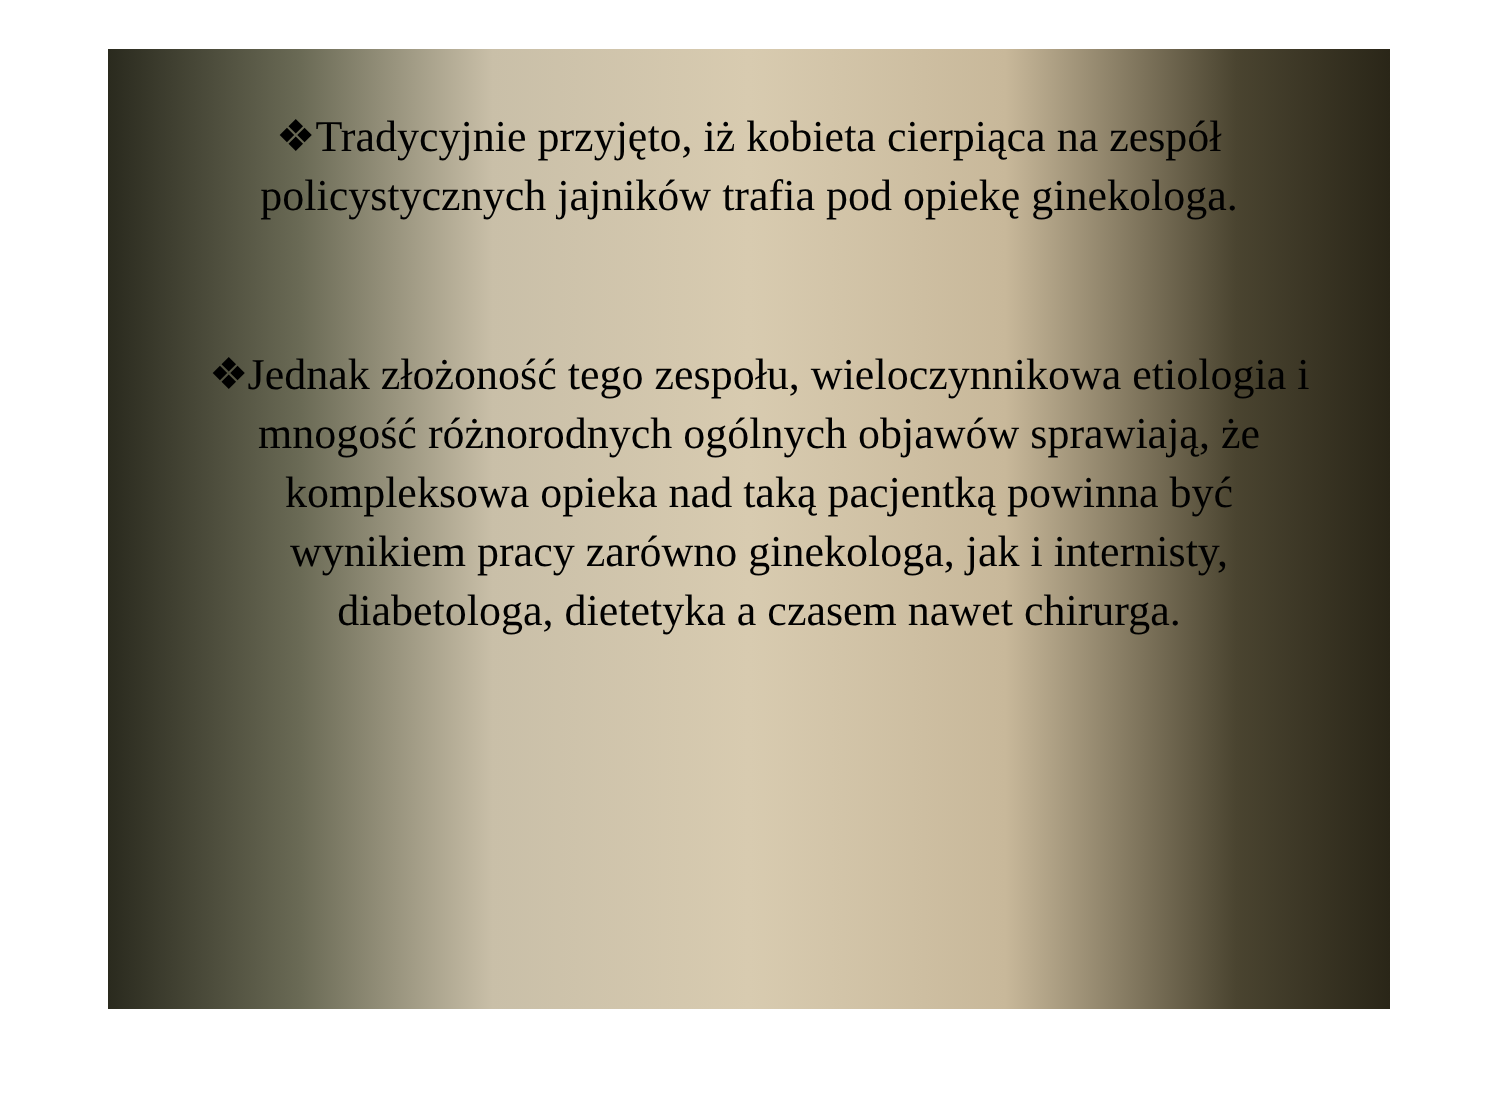❖Tradycyjnie przyjęto, iż kobieta cierpiąca na zespół policystycznych jajników trafia pod opiekę ginekologa.
❖Jednak złożoność tego zespołu, wieloczynnikowa etiologia i mnogość różnorodnych ogólnych objawów sprawiają, że kompleksowa opieka nad taką pacjentką powinna być wynikiem pracy zarówno ginekologa, jak i internisty, diabetologa, dietetyka a czasem nawet chirurga.